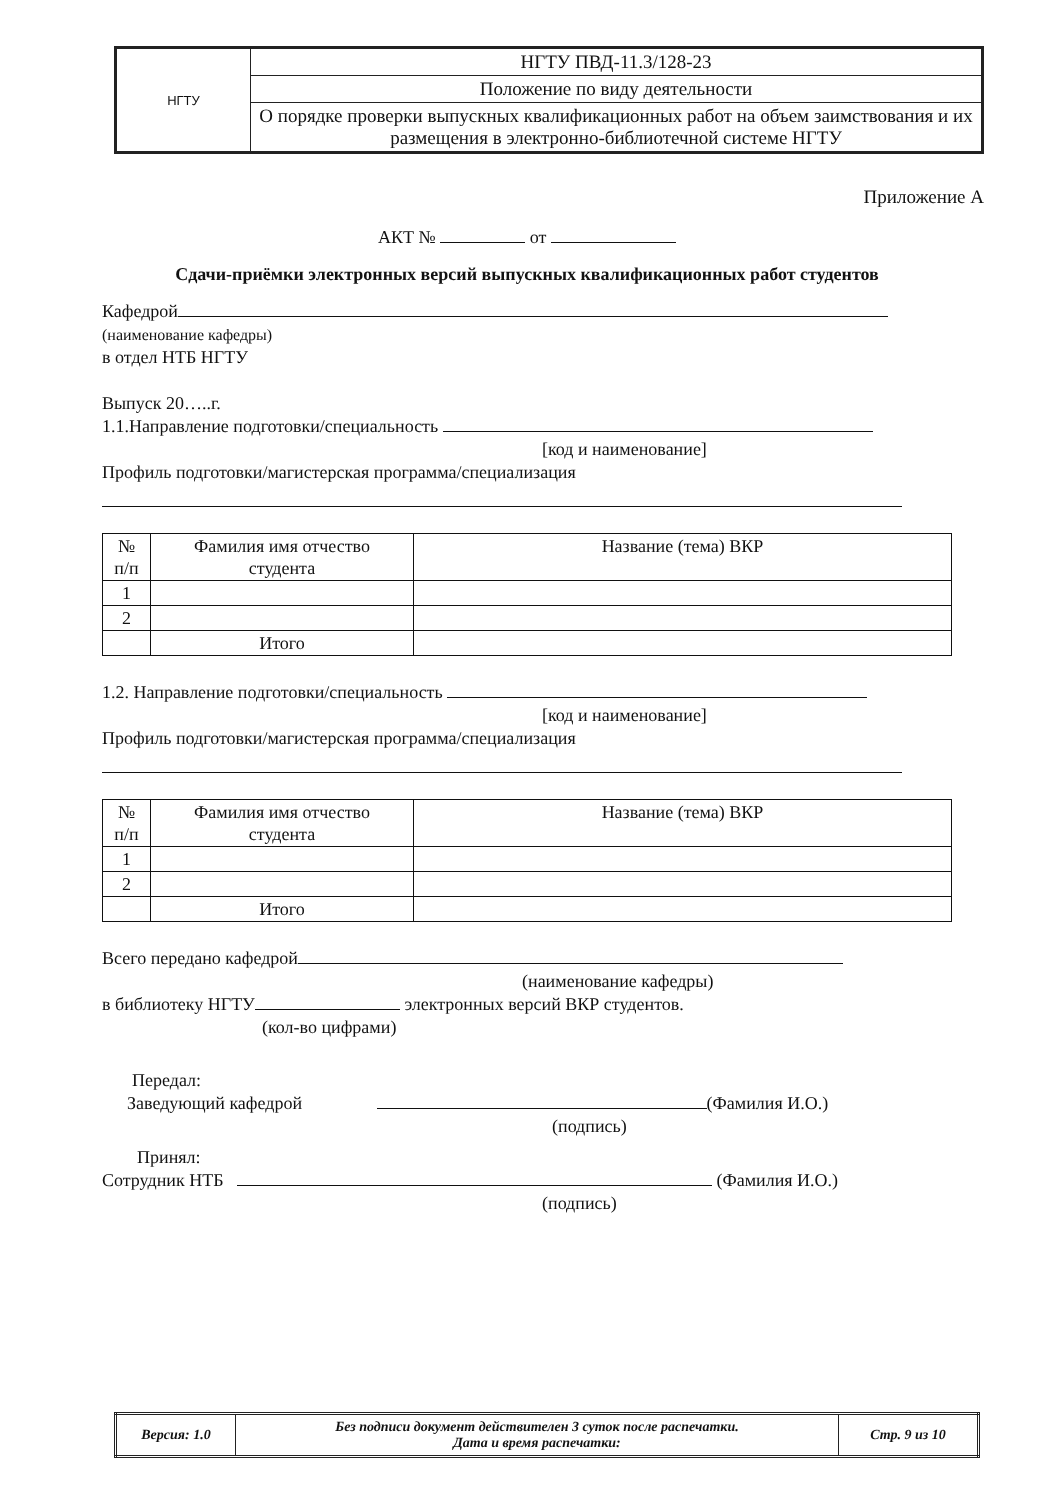| НГТУ | НГТУ ПВД-11.3/128-23 |
| | Положение по виду деятельности |
| | О порядке проверки выпускных квалификационных работ на объем заимствования и их размещения в электронно-библиотечной системе НГТУ |
Приложение А
АКТ № от
Сдачи-приёмки электронных версий выпускных квалификационных работ студентов
Кафедрой
(наименование кафедры)
в отдел НТБ НГТУ
Выпуск 20…..г.
1.1.Направление подготовки/специальность
[код и наименование]
Профиль подготовки/магистерская программа/специализация
| № п/п | Фамилия имя отчество студента | Название (тема) ВКР |
| --- | --- | --- |
| 1 | | |
| 2 | | |
| | Итого | |
1.2. Направление подготовки/специальность
[код и наименование]
Профиль подготовки/магистерская программа/специализация
| № п/п | Фамилия имя отчество студента | Название (тема) ВКР |
| --- | --- | --- |
| 1 | | |
| 2 | | |
| | Итого | |
Всего передано кафедрой
(наименование кафедры)
в библиотеку НГТУ электронных версий ВКР студентов.
(кол-во цифрами)
Передал:
Заведующий кафедрой (Фамилия И.О.)
(подпись)
Принял:
Сотрудник НТБ (Фамилия И.О.)
(подпись)
| Версия: 1.0 | Без подписи документ действителен 3 суток после распечатки. Дата и время распечатки: | Стр. 9 из 10 |